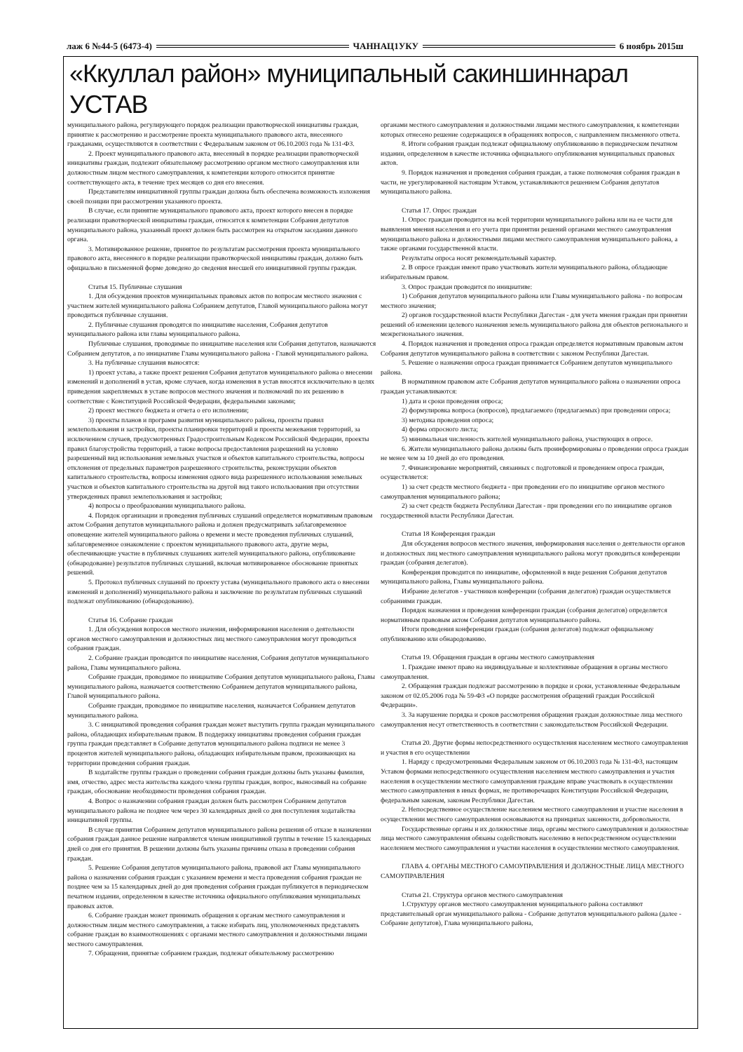лаж 6 №44-5 (6473-4) ЧАННАЦ1УКУ 6 ноябрь 2015ш
«Ккуллал район» муниципальный сакиншиннарал УСТАВ
муниципального района, регулирующего порядок реализации правотворческой инициативы граждан, принятие к рассмотрению и рассмотрение проекта муниципального правового акта, внесенного гражданами, осуществляются в соответствии с Федеральным законом от 06.10.2003 года № 131-ФЗ.
2. Проект муниципального правового акта, внесенный в порядке реализации правотворческой инициативы граждан, подлежит обязательному рассмотрению органом местного самоуправления или должностным лицом местного самоуправления, к компетенции которого относится принятие соответствующего акта, в течение трех месяцев со дня его внесения.
Представителям инициативной группы граждан должна быть обеспечена возможность изложения своей позиции при рассмотрении указанного проекта.
В случае, если принятие муниципального правового акта, проект которого внесен в порядке реализации правотворческой инициативы граждан, относится к компетенции Собрания депутатов муниципального района, указанный проект должен быть рассмотрен на открытом заседании данного органа.
3. Мотивированное решение, принятое по результатам рассмотрения проекта муниципального правового акта, внесенного в порядке реализации правотворческой инициативы граждан, должно быть официально в письменной форме доведено до сведения внесшей его инициативной группы граждан.
Статья 15. Публичные слушания
1. Для обсуждения проектов муниципальных правовых актов по вопросам местного значения с участием жителей муниципального района Собранием депутатов, Главой муниципального района могут проводиться публичные слушания.
2. Публичные слушания проводятся по инициативе населения, Собрания депутатов муниципального района или главы муниципального района.
Публичные слушания, проводимые по инициативе населения или Собрания депутатов, назначаются Собранием депутатов, а по инициативе Главы муниципального района - Главой муниципального района.
3. На публичные слушания выносятся:
1) проект устава, а также проект решения Собрания депутатов муниципального района о внесении изменений и дополнений в устав, кроме случаев, когда изменения в устав вносятся исключительно в целях приведения закрепляемых в уставе вопросов местного значения и полномочий по их решению в соответствие с Конституцией Российской Федерации, федеральными законами;
2) проект местного бюджета и отчета о его исполнении;
3) проекты планов и программ развития муниципального района, проекты правил землепользования и застройки, проекты планировки территорий и проекты межевания территорий, за исключением случаев, предусмотренных Градостроительным Кодексом Российской Федерации, проекты правил благоустройства территорий, а также вопросы предоставления разрешений на условно разрешенный вид использования земельных участков и объектов капитального строительства, вопросы отклонения от предельных параметров разрешенного строительства, реконструкции объектов капитального строительства, вопросы изменения одного вида разрешенного использования земельных участков и объектов капитального строительства на другой вид такого использования при отсутствии утвержденных правил землепользования и застройки;
4) вопросы о преобразовании муниципального района.
4. Порядок организации и проведения публичных слушаний определяется нормативным правовым актом Собрания депутатов муниципального района и должен предусматривать заблаговременное оповещение жителей муниципального района о времени и месте проведения публичных слушаний, заблаговременное ознакомление с проектом муниципального правового акта, другие меры, обеспечивающие участие в публичных слушаниях жителей муниципального района, опубликование (обнародование) результатов публичных слушаний, включая мотивированное обоснование принятых решений.
5. Протокол публичных слушаний по проекту устава (муниципального правового акта о внесении изменений и дополнений) муниципального района и заключение по результатам публичных слушаний подлежат опубликованию (обнародованию).
Статья 16. Собрание граждан
1. Для обсуждения вопросов местного значения, информирования населения о деятельности органов местного самоуправления и должностных лиц местного самоуправления могут проводиться собрания граждан.
2. Собрание граждан проводится по инициативе населения, Собрания депутатов муниципального района, Главы муниципального района.
Собрание граждан, проводимое по инициативе Собрания депутатов муниципального района, Главы муниципального района, назначается соответственно Собранием депутатов муниципального района, Главой муниципального района.
Собрание граждан, проводимое по инициативе населения, назначается Собранием депутатов муниципального района.
3. С инициативой проведения собрания граждан может выступить группа граждан муниципального района, обладающих избирательным правом. В поддержку инициативы проведения собрания граждан группа граждан представляет в Собрание депутатов муниципального района подписи не менее 3 процентов жителей муниципального района, обладающих избирательным правом, проживающих на территории проведения собрания граждан.
В ходатайстве группы граждан о проведении собрания граждан должны быть указаны фамилия, имя, отчество, адрес места жительства каждого члена группы граждан, вопрос, выносимый на собрание граждан, обоснование необходимости проведения собрания граждан.
4. Вопрос о назначении собрания граждан должен быть рассмотрен Собранием депутатов муниципального района не позднее чем через 30 календарных дней со дня поступления ходатайства инициативной группы.
В случае принятия Собранием депутатов муниципального района решения об отказе в назначении собрания граждан данное решение направляется членам инициативной группы в течение 15 календарных дней со дня его принятия. В решении должны быть указаны причины отказа в проведении собрания граждан.
5. Решение Собрания депутатов муниципального района, правовой акт Главы муниципального района о назначении собрания граждан с указанием времени и места проведения собрания граждан не позднее чем за 15 календарных дней до дня проведения собрания граждан публикуется в периодическом печатном издании, определенном в качестве источника официального опубликования муниципальных правовых актов.
6. Собрание граждан может принимать обращения к органам местного самоуправления и должностным лицам местного самоуправления, а также избирать лиц, уполномоченных представлять собрание граждан во взаимоотношениях с органами местного самоуправления и должностными лицами местного самоуправления.
7. Обращения, принятые собранием граждан, подлежат обязательному рассмотрению
органами местного самоуправления и должностными лицами местного самоуправления, к компетенции которых отнесено решение содержащихся в обращениях вопросов, с направлением письменного ответа.
8. Итоги собрания граждан подлежат официальному опубликованию в периодическом печатном издании, определенном в качестве источника официального опубликования муниципальных правовых актов.
9. Порядок назначения и проведения собрания граждан, а также полномочия собрания граждан в части, не урегулированной настоящим Уставом, устанавливаются решением Собрания депутатов муниципального района.
Статья 17. Опрос граждан
1. Опрос граждан проводится на всей территории муниципального района или на ее части для выявления мнения населения и его учета при принятии решений органами местного самоуправления муниципального района и должностными лицами местного самоуправления муниципального района, а также органами государственной власти.
Результаты опроса носят рекомендательный характер.
2. В опросе граждан имеют право участвовать жители муниципального района, обладающие избирательным правом.
3. Опрос граждан проводится по инициативе:
1) Собрания депутатов муниципального района или Главы муниципального района - по вопросам местного значения;
2) органов государственной власти Республики Дагестан - для учета мнения граждан при принятии решений об изменении целевого назначения земель муниципального района для объектов регионального и межрегионального значения.
4. Порядок назначения и проведения опроса граждан определяется нормативным правовым актом Собрания депутатов муниципального района в соответствии с законом Республики Дагестан.
5. Решение о назначении опроса граждан принимается Собранием депутатов муниципального района.
В нормативном правовом акте Собрания депутатов муниципального района о назначении опроса граждан устанавливаются:
1) дата и сроки проведения опроса;
2) формулировка вопроса (вопросов), предлагаемого (предлагаемых) при проведении опроса;
3) методика проведения опроса;
4) форма опросного листа;
5) минимальная численность жителей муниципального района, участвующих в опросе.
6. Жители муниципального района должны быть проинформированы о проведении опроса граждан не менее чем за 10 дней до его проведения.
7. Финансирование мероприятий, связанных с подготовкой и проведением опроса граждан, осуществляется:
1) за счет средств местного бюджета - при проведении его по инициативе органов местного самоуправления муниципального района;
2) за счет средств бюджета Республики Дагестан - при проведении его по инициативе органов государственной власти Республики Дагестан.
Статья 18 Конференция граждан
Для обсуждения вопросов местного значения, информирования населения о деятельности органов и должностных лиц местного самоуправления муниципального района могут проводиться конференции граждан (собрания делегатов).
Конференция проводится по инициативе, оформленной в виде решения Собрания депутатов муниципального района, Главы муниципального района.
Избрание делегатов - участников конференции (собрания делегатов) граждан осуществляется собраниями граждан.
Порядок назначения и проведения конференции граждан (собрания делегатов) определяется нормативным правовым актом Собрания депутатов муниципального района.
Итоги проведения конференции граждан (собрания делегатов) подлежат официальному опубликованию или обнародованию.
Статья 19. Обращения граждан в органы местного самоуправления
1. Граждане имеют право на индивидуальные и коллективные обращения в органы местного самоуправления.
2. Обращения граждан подлежат рассмотрению в порядке и сроки, установленные Федеральным законом от 02.05.2006 года № 59-ФЗ «О порядке рассмотрения обращений граждан Российской Федерации».
3. За нарушение порядка и сроков рассмотрения обращения граждан должностные лица местного самоуправления несут ответственность в соответствии с законодательством Российской Федерации.
Статья 20. Другие формы непосредственного осуществления населением местного самоуправления и участия в его осуществлении
1. Наряду с предусмотренными Федеральным законом от 06.10.2003 года № 131-ФЗ, настоящим Уставом формами непосредственного осуществления населением местного самоуправления и участия населения в осуществлении местного самоуправления граждане вправе участвовать в осуществлении местного самоуправления в иных формах, не противоречащих Конституции Российской Федерации, федеральным законам, законам Республики Дагестан.
2. Непосредственное осуществление населением местного самоуправления и участие населения в осуществлении местного самоуправления основываются на принципах законности, добровольности.
Государственные органы и их должностные лица, органы местного самоуправления и должностные лица местного самоуправления обязаны содействовать населению в непосредственном осуществлении населением местного самоуправления и участии населения в осуществлении местного самоуправления.
ГЛАВА 4. ОРГАНЫ МЕСТНОГО САМОУПРАВЛЕНИЯ И ДОЛЖНОСТНЫЕ ЛИЦА МЕСТНОГО САМОУПРАВЛЕНИЯ
Статья 21. Структура органов местного самоуправления
1.Структуру органов местного самоуправления муниципального района составляют представительный орган муниципального района - Собрание депутатов муниципального района (далее - Собрание депутатов), Глава муниципального района,